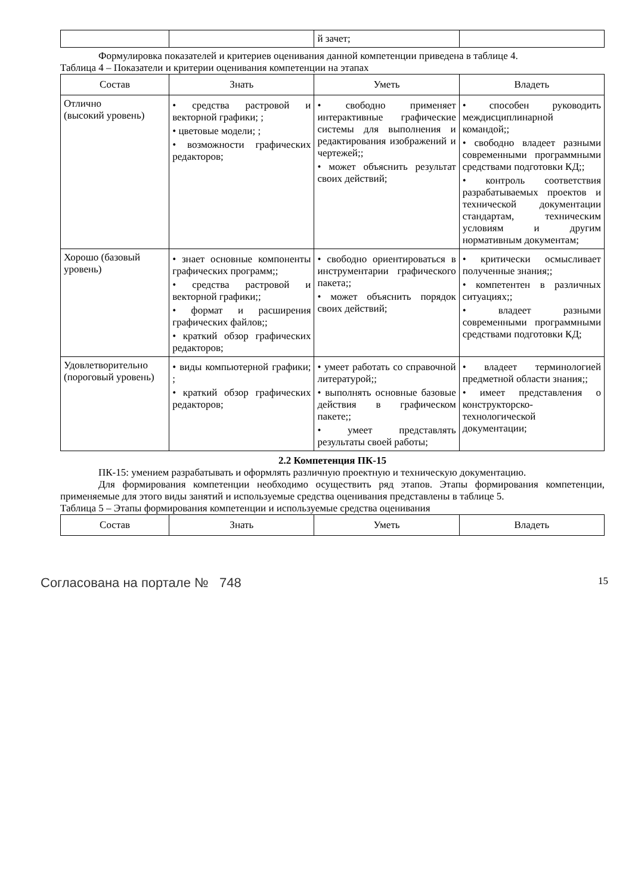| | | й зачет; | |
Формулировка показателей и критериев оценивания данной компетенции приведена в таблице 4.
Таблица 4 – Показатели и критерии оценивания компетенции на этапах
| Состав | Знать | Уметь | Владеть |
| --- | --- | --- | --- |
| Отлично (высокий уровень) | • средства растровой и векторной графики; ; • цветовые модели; ; • возможности графических редакторов; | • свободно применяет интерактивные графические системы для выполнения и редактирования изображений и чертежей;; • может объяснить результат своих действий; | • способен руководить междисциплинарной командой;; • свободно владеет разными современными программными средствами подготовки КД;; • контроль соответствия разрабатываемых проектов и технической документации стандартам, техническим условиям и другим нормативным документам; |
| Хорошо (базовый уровень) | • знает основные компоненты графических программ;; • средства растровой и векторной графики;; • формат и расширения графических файлов;; • краткий обзор графических редакторов; | • свободно ориентироваться в инструментарии графического пакета;; • может объяснить порядок своих действий; | • критически осмысливает полученные знания;; • компетентен в различных ситуациях;; • владеет разными современными программными средствами подготовки КД; |
| Удовлетворительно (пороговый уровень) | • виды компьютерной графики; ; • краткий обзор графических редакторов; | • умеет работать со справочной литературой;; • выполнять основные базовые действия в графическом пакете;; • умеет представлять результаты своей работы; | • владеет терминологией предметной области знания;; • имеет представления о конструкторско-технологической документации; |
2.2 Компетенция ПК-15
ПК-15: умением разрабатывать и оформлять различную проектную и техническую документацию.
Для формирования компетенции необходимо осуществить ряд этапов. Этапы формирования компетенции, применяемые для этого виды занятий и используемые средства оценивания представлены в таблице 5.
Таблица 5 – Этапы формирования компетенции и используемые средства оценивания
| Состав | Знать | Уметь | Владеть |
| --- | --- | --- | --- |
Согласована на портале № 748 15